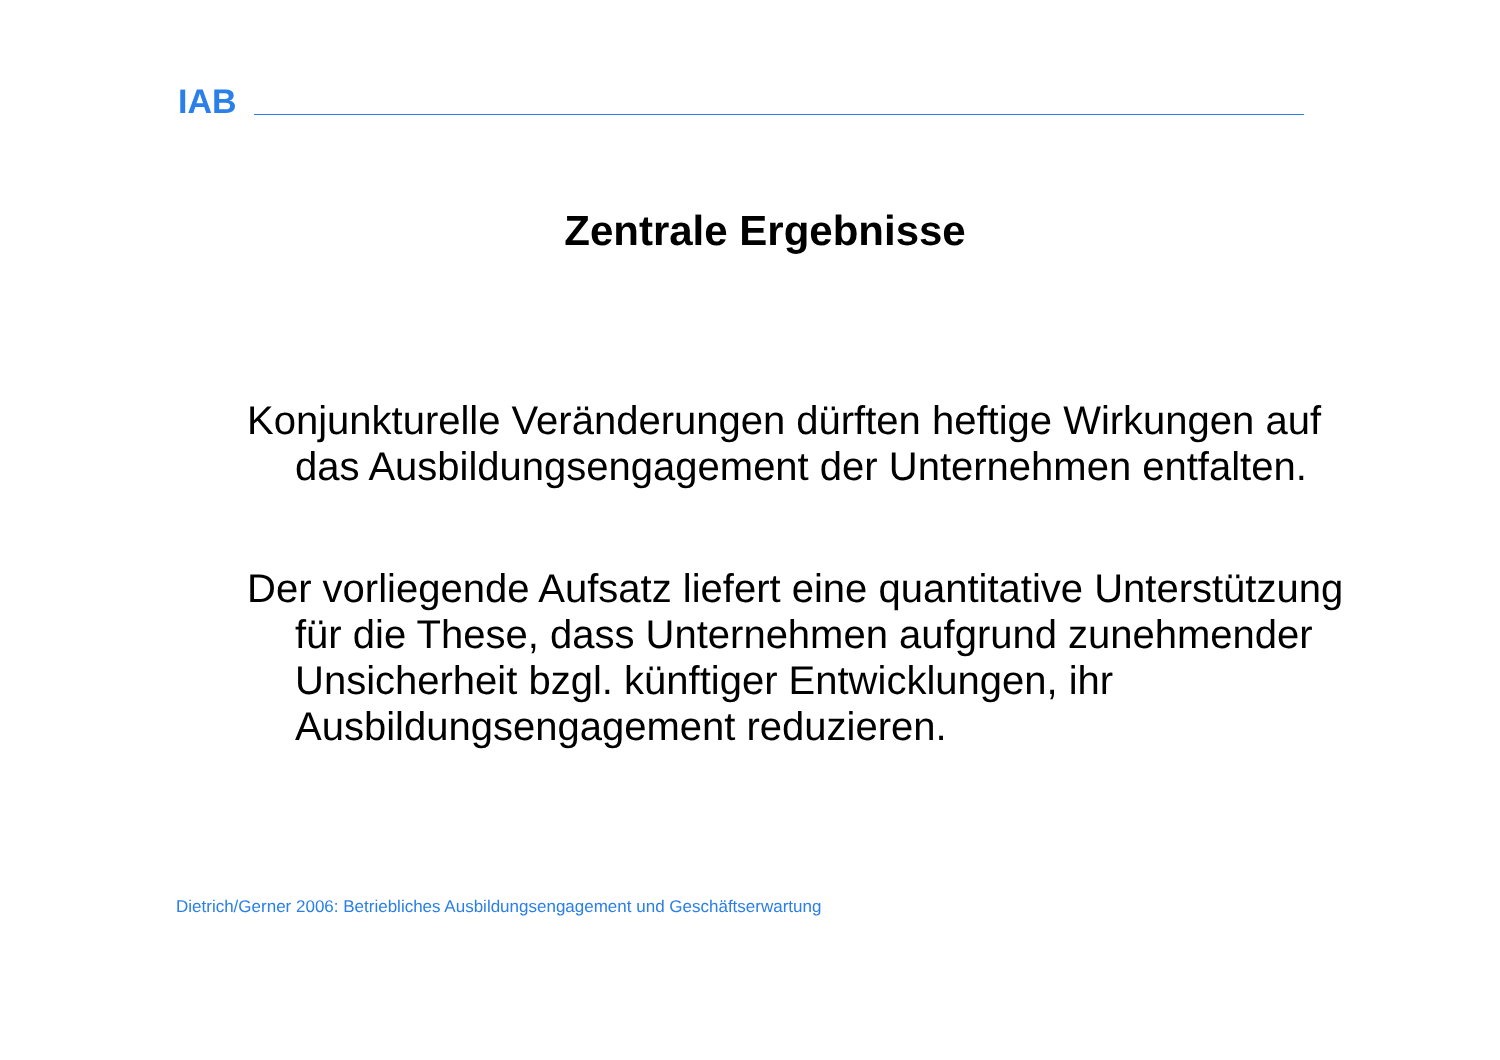IAB
Zentrale Ergebnisse
Konjunkturelle Veränderungen dürften heftige Wirkungen auf das Ausbildungsengagement der Unternehmen entfalten.
Der vorliegende Aufsatz liefert eine quantitative Unterstützung für die These, dass Unternehmen aufgrund zunehmender Unsicherheit bzgl. künftiger Entwicklungen, ihr Ausbildungsengagement reduzieren.
Dietrich/Gerner 2006: Betriebliches Ausbildungsengagement und Geschäftserwartung